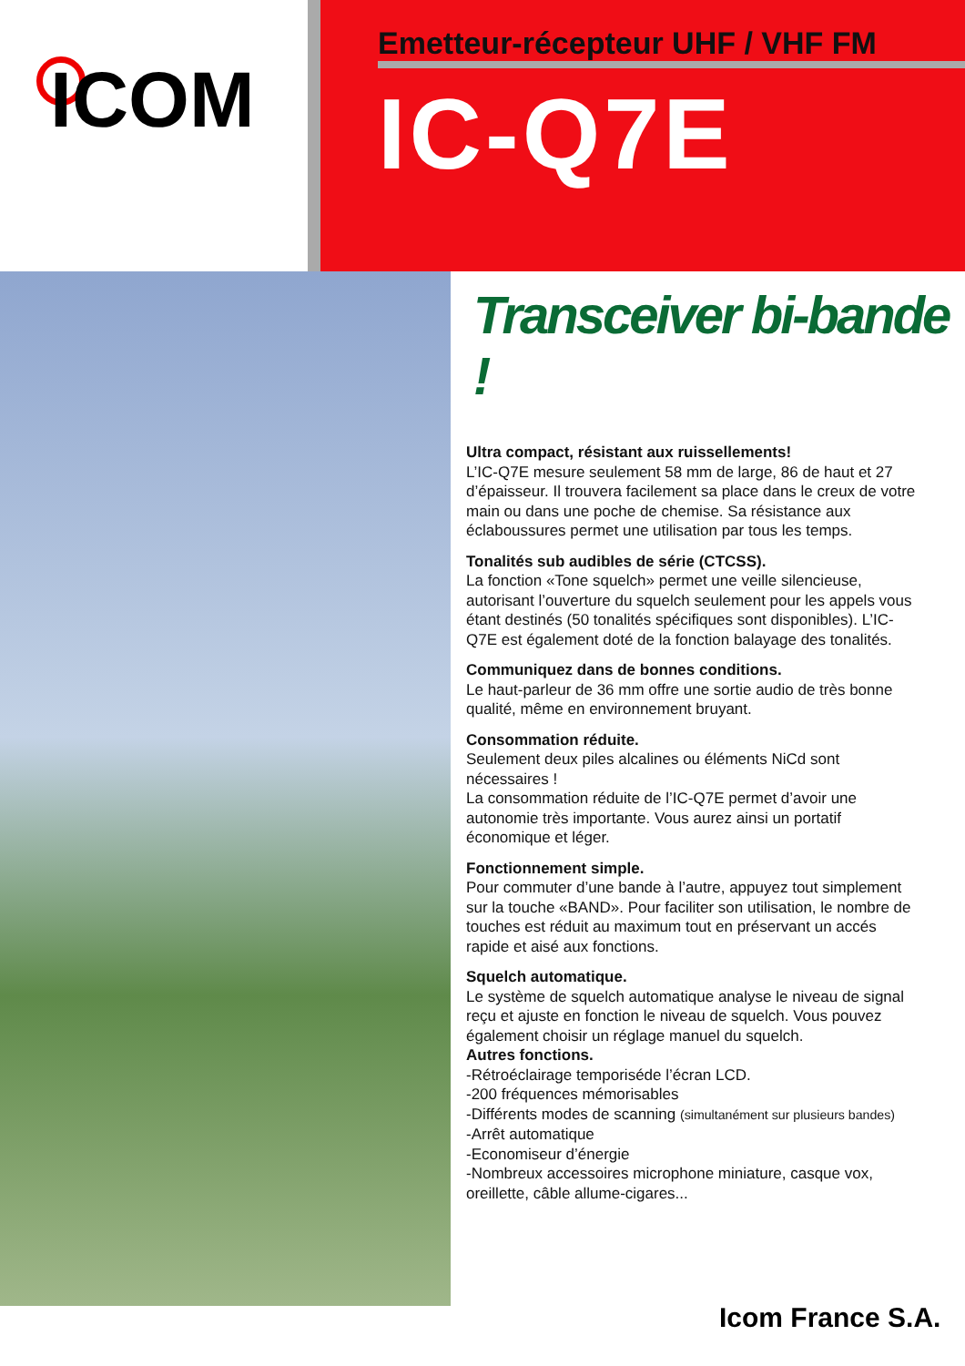ICOM
Emetteur-récepteur UHF / VHF FM
IC-Q7E
Transceiver bi-bande !
Ultra compact, résistant aux ruissellements!
L’IC-Q7E mesure seulement 58 mm de large, 86 de haut et 27 d’épaisseur. Il trouvera facilement sa place dans le creux de votre main ou dans une poche de chemise. Sa résistance aux éclaboussures permet une utilisation par tous les temps.
Tonalités sub audibles de série (CTCSS).
La fonction «Tone squelch» permet une veille silencieuse, autorisant l’ouverture du squelch seulement pour les appels vous étant destinés (50 tonalités spécifiques sont disponibles). L’IC-Q7E est également doté de la fonction balayage des tonalités.
Communiquez dans de bonnes conditions.
Le haut-parleur de 36 mm offre une sortie audio de très bonne qualité, même en environnement bruyant.
Consommation réduite.
Seulement deux piles alcalines ou éléments NiCd sont nécessaires !
La consommation réduite de l’IC-Q7E permet d’avoir une autonomie très importante. Vous aurez ainsi un portatif économique et léger.
Fonctionnement simple.
Pour commuter d’une bande à l’autre, appuyez tout simplement sur la touche «BAND». Pour faciliter son utilisation, le nombre de touches est réduit au maximum tout en préservant un accés rapide et aisé aux fonctions.
Squelch automatique.
Le système de squelch automatique analyse le niveau de signal reçu et ajuste en fonction le niveau de squelch. Vous pouvez également choisir un réglage manuel du squelch.
Autres fonctions.
-Rétroéclairage temporiséde l’écran LCD.
-200 fréquences mémorisables
-Différents modes de scanning (simultanément sur plusieurs bandes)
-Arrêt automatique
-Economiseur d’énergie
-Nombreux accessoires microphone miniature, casque vox, oreillette, câble allume-cigares...
Icom France S.A.